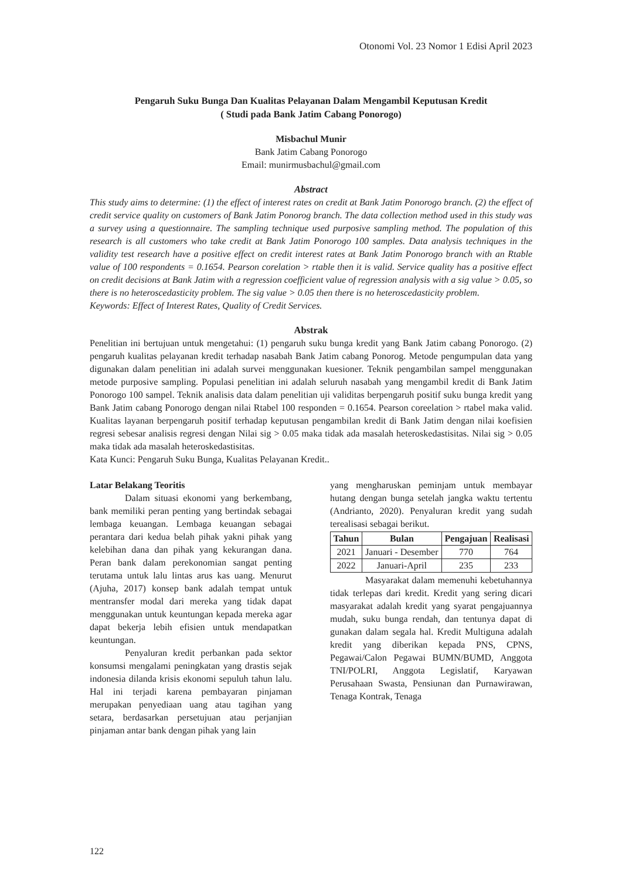Otonomi Vol. 23 Nomor 1 Edisi April 2023
Pengaruh Suku Bunga Dan Kualitas Pelayanan Dalam Mengambil Keputusan Kredit
( Studi pada Bank Jatim Cabang Ponorogo)
Misbachul Munir
Bank Jatim Cabang Ponorogo
Email: munirmusbachul@gmail.com
Abstract
This study aims to determine: (1) the effect of interest rates on credit at Bank Jatim Ponorogo branch. (2) the effect of credit service quality on customers of Bank Jatim Ponorog branch. The data collection method used in this study was a survey using a questionnaire. The sampling technique used purposive sampling method. The population of this research is all customers who take credit at Bank Jatim Ponorogo 100 samples. Data analysis techniques in the validity test research have a positive effect on credit interest rates at Bank Jatim Ponorogo branch with an Rtable value of 100 respondents = 0.1654. Pearson corelation > rtable then it is valid. Service quality has a positive effect on credit decisions at Bank Jatim with a regression coefficient value of regression analysis with a sig value > 0.05, so there is no heteroscedasticity problem. The sig value > 0.05 then there is no heteroscedasticity problem.
Keywords: Effect of Interest Rates, Quality of Credit Services.
Abstrak
Penelitian ini bertujuan untuk mengetahui: (1) pengaruh suku bunga kredit yang Bank Jatim cabang Ponorogo. (2) pengaruh kualitas pelayanan kredit terhadap nasabah Bank Jatim cabang Ponorog. Metode pengumpulan data yang digunakan dalam penelitian ini adalah survei menggunakan kuesioner. Teknik pengambilan sampel menggunakan metode purposive sampling. Populasi penelitian ini adalah seluruh nasabah yang mengambil kredit di Bank Jatim Ponorogo 100 sampel. Teknik analisis data dalam penelitian uji validitas berpengaruh positif suku bunga kredit yang Bank Jatim cabang Ponorogo dengan nilai Rtabel 100 responden = 0.1654. Pearson coreelation > rtabel maka valid. Kualitas layanan berpengaruh positif terhadap keputusan pengambilan kredit di Bank Jatim dengan nilai koefisien regresi sebesar analisis regresi dengan Nilai sig > 0.05 maka tidak ada masalah heteroskedastisitas. Nilai sig > 0.05 maka tidak ada masalah heteroskedastisitas.
Kata Kunci: Pengaruh Suku Bunga, Kualitas Pelayanan Kredit..
Latar Belakang Teoritis
Dalam situasi ekonomi yang berkembang, bank memiliki peran penting yang bertindak sebagai lembaga keuangan. Lembaga keuangan sebagai perantara dari kedua belah pihak yakni pihak yang kelebihan dana dan pihak yang kekurangan dana. Peran bank dalam perekonomian sangat penting terutama untuk lalu lintas arus kas uang. Menurut (Ajuha, 2017) konsep bank adalah tempat untuk mentransfer modal dari mereka yang tidak dapat menggunakan untuk keuntungan kepada mereka agar dapat bekerja lebih efisien untuk mendapatkan keuntungan.
Penyaluran kredit perbankan pada sektor konsumsi mengalami peningkatan yang drastis sejak indonesia dilanda krisis ekonomi sepuluh tahun lalu. Hal ini terjadi karena pembayaran pinjaman merupakan penyediaan uang atau tagihan yang setara, berdasarkan persetujuan atau perjanjian pinjaman antar bank dengan pihak yang lain
yang mengharuskan peminjam untuk membayar hutang dengan bunga setelah jangka waktu tertentu (Andrianto, 2020). Penyaluran kredit yang sudah terealisasi sebagai berikut.
| Tahun | Bulan | Pengajuan | Realisasi |
| --- | --- | --- | --- |
| 2021 | Januari - Desember | 770 | 764 |
| 2022 | Januari-April | 235 | 233 |
Masyarakat dalam memenuhi kebetuhannya tidak terlepas dari kredit. Kredit yang sering dicari masyarakat adalah kredit yang syarat pengajuannya mudah, suku bunga rendah, dan tentunya dapat di gunakan dalam segala hal. Kredit Multiguna adalah kredit yang diberikan kepada PNS, CPNS, Pegawai/Calon Pegawai BUMN/BUMD, Anggota TNI/POLRI, Anggota Legislatif, Karyawan Perusahaan Swasta, Pensiunan dan Purnawirawan, Tenaga Kontrak, Tenaga
122